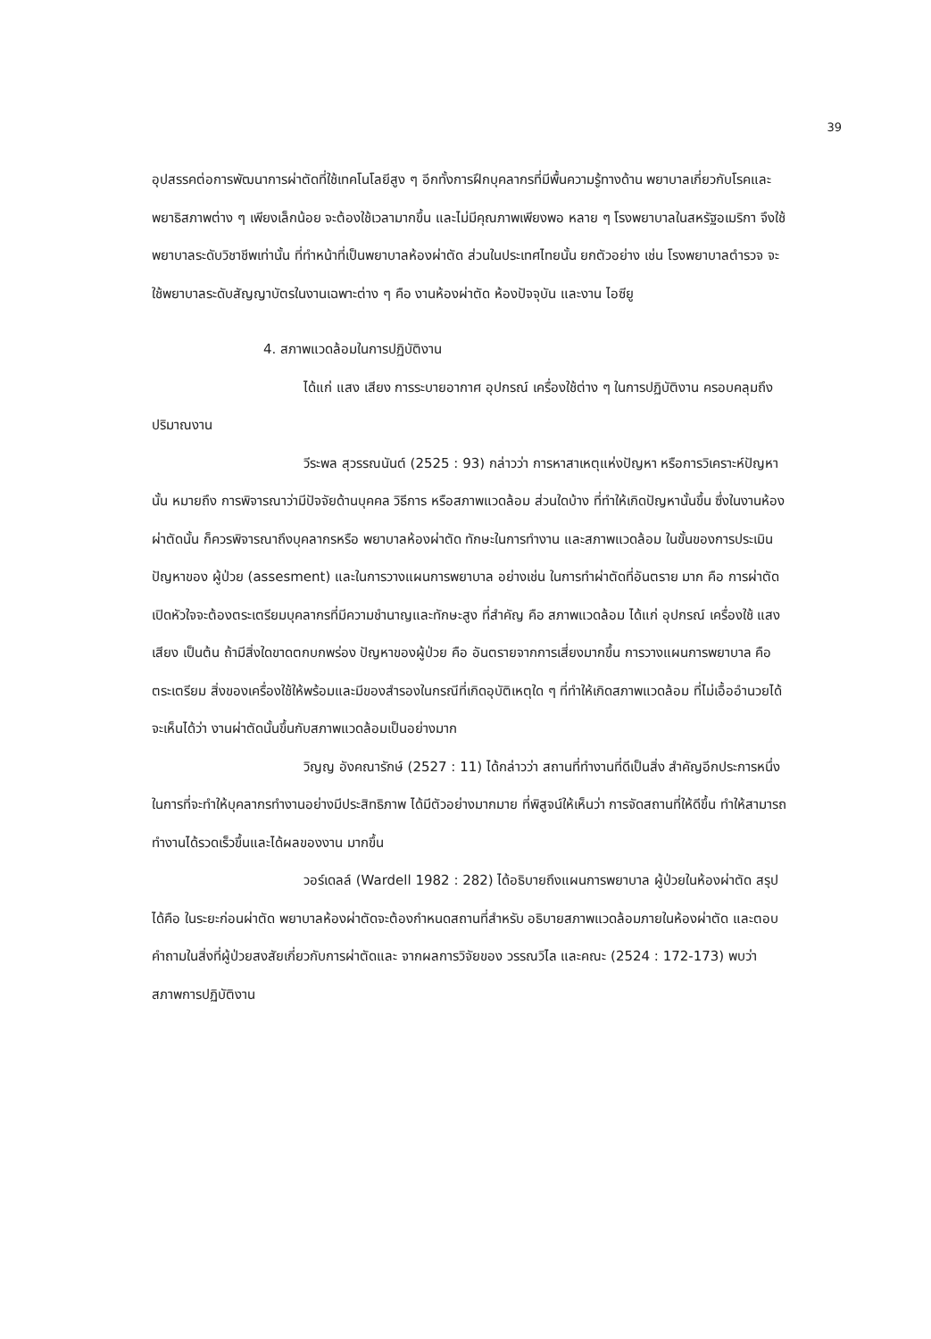39
อุปสรรคต่อการพัฒนาการผ่าตัดที่ใช้เทคโนโลยีสูง ๆ อีกทั้งการฝึกบุคลากรที่มีพื้นความรู้ทางด้าน พยาบาลเกี่ยวกับโรคและพยาธิสภาพต่าง ๆ เพียงเล็กน้อย จะต้องใช้เวลามากขึ้น และไม่มีคุณภาพเพียงพอ หลาย ๆ โรงพยาบาลในสหรัฐอเมริกา จึงใช้พยาบาลระดับวิชาชีพเท่านั้น ที่ทำหน้าที่เป็นพยาบาลห้องผ่าตัด ส่วนในประเทศไทยนั้น ยกตัวอย่าง เช่น โรงพยาบาลตำรวจ จะใช้พยาบาลระดับสัญญาบัตรในงานเฉพาะต่าง ๆ คือ งานห้องผ่าตัด ห้องปัจจุบัน และงาน ไอซียู
4. สภาพแวดล้อมในการปฏิบัติงาน
ได้แก่ แสง เสียง การระบายอากาศ อุปกรณ์ เครื่องใช้ต่าง ๆ ในการปฏิบัติงาน ครอบคลุมถึงปริมาณงาน
วีระพล สุวรรณนันต์ (2525 : 93) กล่าวว่า การหาสาเหตุแห่งปัญหา หรือการวิเคราะห์ปัญหานั้น หมายถึง การพิจารณาว่ามีปัจจัยด้านบุคคล วิธีการ หรือสภาพแวดล้อม ส่วนใดบ้าง ที่ทำให้เกิดปัญหานั้นขึ้น ซึ่งในงานห้องผ่าตัดนั้น ก็ควรพิจารณาถึงบุคลากรหรือ พยาบาลห้องผ่าตัด ทักษะในการทำงาน และสภาพแวดล้อม ในขั้นของการประเมินปัญหาของ ผู้ป่วย (assesment) และในการวางแผนการพยาบาล อย่างเช่น ในการทำผ่าตัดที่อันตราย มาก คือ การผ่าตัดเปิดหัวใจจะต้องตระเตรียมบุคลากรที่มีความชำนาญและทักษะสูง ที่สำคัญ คือ สภาพแวดล้อม ได้แก่ อุปกรณ์ เครื่องใช้ แสง เสียง เป็นต้น ถ้ามีสิ่งใดขาดตกบกพร่อง ปัญหาของผู้ป่วย คือ อันตรายจากการเสี่ยงมากขึ้น การวางแผนการพยาบาล คือ ตระเตรียม สิ่งของเครื่องใช้ให้พร้อมและมีของสำรองในกรณีที่เกิดอุบัติเหตุใด ๆ ที่ทำให้เกิดสภาพแวดล้อม ที่ไม่เอื้ออำนวยได้ จะเห็นได้ว่า งานผ่าตัดนั้นขึ้นกับสภาพแวดล้อมเป็นอย่างมาก
วิญญ อังคณารักษ์ (2527 : 11) ได้กล่าวว่า สถานที่ทำงานที่ดีเป็นสิ่ง สำคัญอีกประการหนึ่ง ในการที่จะทำให้บุคลากรทำงานอย่างมีประสิทธิภาพ ได้มีตัวอย่างมากมาย ที่พิสูจน์ให้เห็นว่า การจัดสถานที่ให้ดีขึ้น ทำให้สามารถทำงานได้รวดเร็วขึ้นและได้ผลของงาน มากขึ้น
วอร์เดลล์ (Wardell 1982 : 282) ได้อธิบายถึงแผนการพยาบาล ผู้ป่วยในห้องผ่าตัด สรุปได้คือ ในระยะก่อนผ่าตัด พยาบาลห้องผ่าตัดจะต้องกำหนดสถานที่สำหรับ อธิบายสภาพแวดล้อมภายในห้องผ่าตัด และตอบคำถามในสิ่งที่ผู้ป่วยสงสัยเกี่ยวกับการผ่าตัดและ จากผลการวิจัยของ วรรณวิไล และคณะ (2524 : 172-173) พบว่า สภาพการปฏิบัติงาน